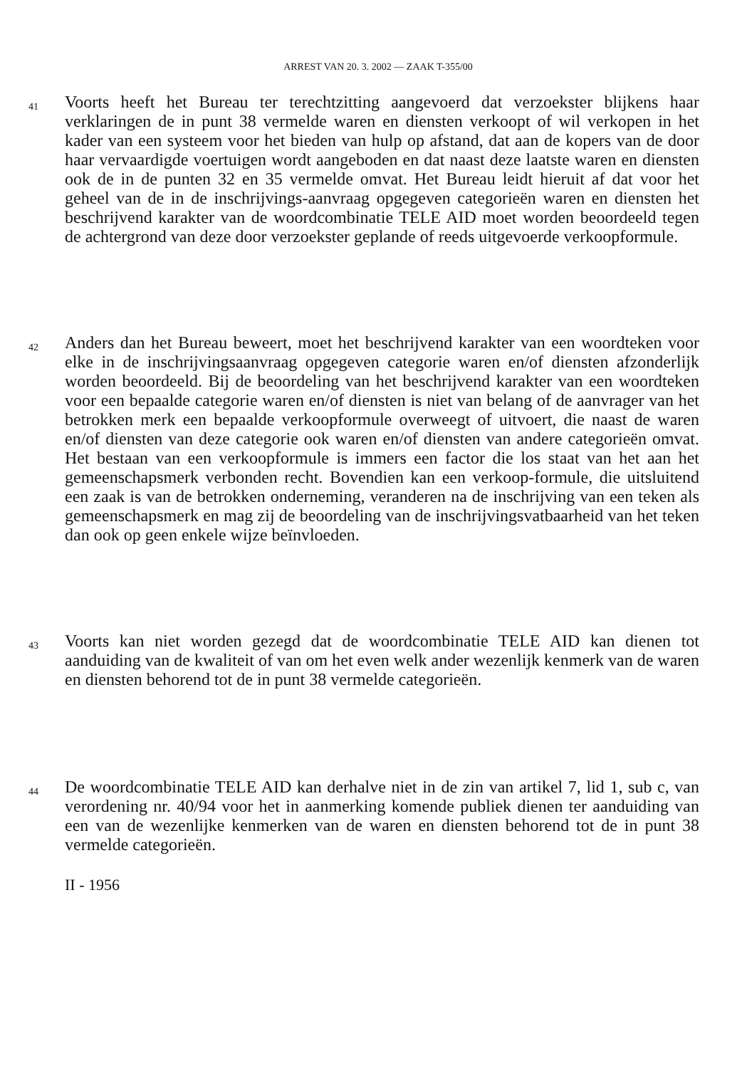ARREST VAN 20. 3. 2002 — ZAAK T-355/00
41
Voorts heeft het Bureau ter terechtzitting aangevoerd dat verzoekster blijkens haar verklaringen de in punt 38 vermelde waren en diensten verkoopt of wil verkopen in het kader van een systeem voor het bieden van hulp op afstand, dat aan de kopers van de door haar vervaardigde voertuigen wordt aangeboden en dat naast deze laatste waren en diensten ook de in de punten 32 en 35 vermelde omvat. Het Bureau leidt hieruit af dat voor het geheel van de in de inschrijvings-aanvraag opgegeven categorieën waren en diensten het beschrijvend karakter van de woordcombinatie TELE AID moet worden beoordeeld tegen de achtergrond van deze door verzoekster geplande of reeds uitgevoerde verkoopformule.
42
Anders dan het Bureau beweert, moet het beschrijvend karakter van een woordteken voor elke in de inschrijvingsaanvraag opgegeven categorie waren en/of diensten afzonderlijk worden beoordeeld. Bij de beoordeling van het beschrijvend karakter van een woordteken voor een bepaalde categorie waren en/of diensten is niet van belang of de aanvrager van het betrokken merk een bepaalde verkoopformule overweegt of uitvoert, die naast de waren en/of diensten van deze categorie ook waren en/of diensten van andere categorieën omvat. Het bestaan van een verkoopformule is immers een factor die los staat van het aan het gemeenschapsmerk verbonden recht. Bovendien kan een verkoop-formule, die uitsluitend een zaak is van de betrokken onderneming, veranderen na de inschrijving van een teken als gemeenschapsmerk en mag zij de beoordeling van de inschrijvingsvatbaarheid van het teken dan ook op geen enkele wijze beïnvloeden.
43
Voorts kan niet worden gezegd dat de woordcombinatie TELE AID kan dienen tot aanduiding van de kwaliteit of van om het even welk ander wezenlijk kenmerk van de waren en diensten behorend tot de in punt 38 vermelde categorieën.
44
De woordcombinatie TELE AID kan derhalve niet in de zin van artikel 7, lid 1, sub c, van verordening nr. 40/94 voor het in aanmerking komende publiek dienen ter aanduiding van een van de wezenlijke kenmerken van de waren en diensten behorend tot de in punt 38 vermelde categorieën.
II - 1956